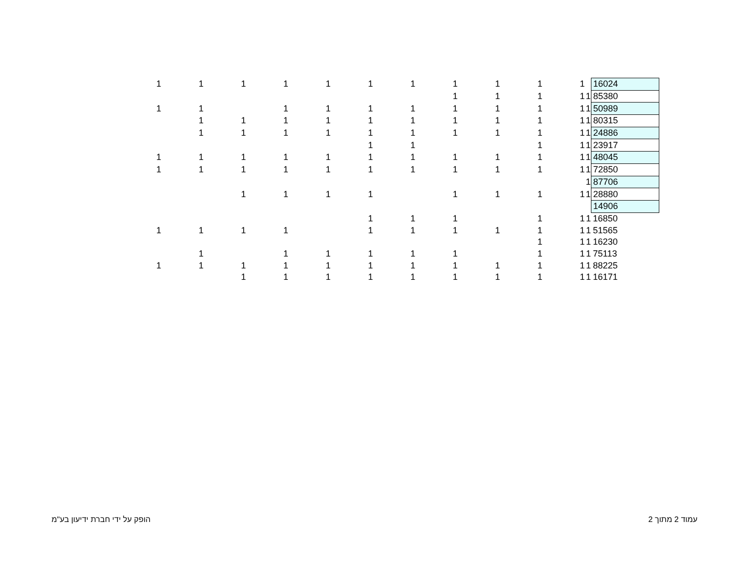| 1 | 1 | 1 | 1 | 1 | 1 | 1 | 1 | 1 | 1 | 1 | | 16024 |
| | | | | | | | 1 | 1 | 1 | 1 | 1 | 85380 |
| 1 | 1 | | 1 | 1 | 1 | 1 | 1 | 1 | 1 | 1 | 1 | 50989 |
| | 1 | 1 | 1 | 1 | 1 | 1 | 1 | 1 | 1 | 1 | 1 | 80315 |
| | 1 | 1 | 1 | 1 | 1 | 1 | 1 | 1 | 1 | 1 | 1 | 24886 |
| | | | | | 1 | 1 | | | 1 | 1 | 1 | 23917 |
| 1 | 1 | 1 | 1 | 1 | 1 | 1 | 1 | 1 | 1 | 1 | 1 | 48045 |
| 1 | 1 | 1 | 1 | 1 | 1 | 1 | 1 | 1 | 1 | 1 | 1 | 72850 |
| | | | | | | | | | | | 1 | 87706 |
| | | 1 | 1 | 1 | 1 | | 1 | 1 | 1 | 1 | 1 | 28880 |
| | | | | | | | | | | | | 14906 |
| | | | | | 1 | 1 | 1 | | 1 | 1 | 1 | 16850 |
| 1 | 1 | 1 | 1 | | 1 | 1 | 1 | 1 | 1 | 1 | 1 | 51565 |
| | | | | | | | | | 1 | 1 | 1 | 16230 |
| | 1 | | 1 | 1 | 1 | 1 | 1 | | 1 | 1 | 1 | 75113 |
| 1 | 1 | 1 | 1 | 1 | 1 | 1 | 1 | 1 | 1 | 1 | 1 | 88225 |
| | | 1 | 1 | 1 | 1 | 1 | 1 | 1 | 1 | 1 | 1 | 16171 |
הופק על ידי חברת ידיעון בע"מ עמוד 2 מתוך 2